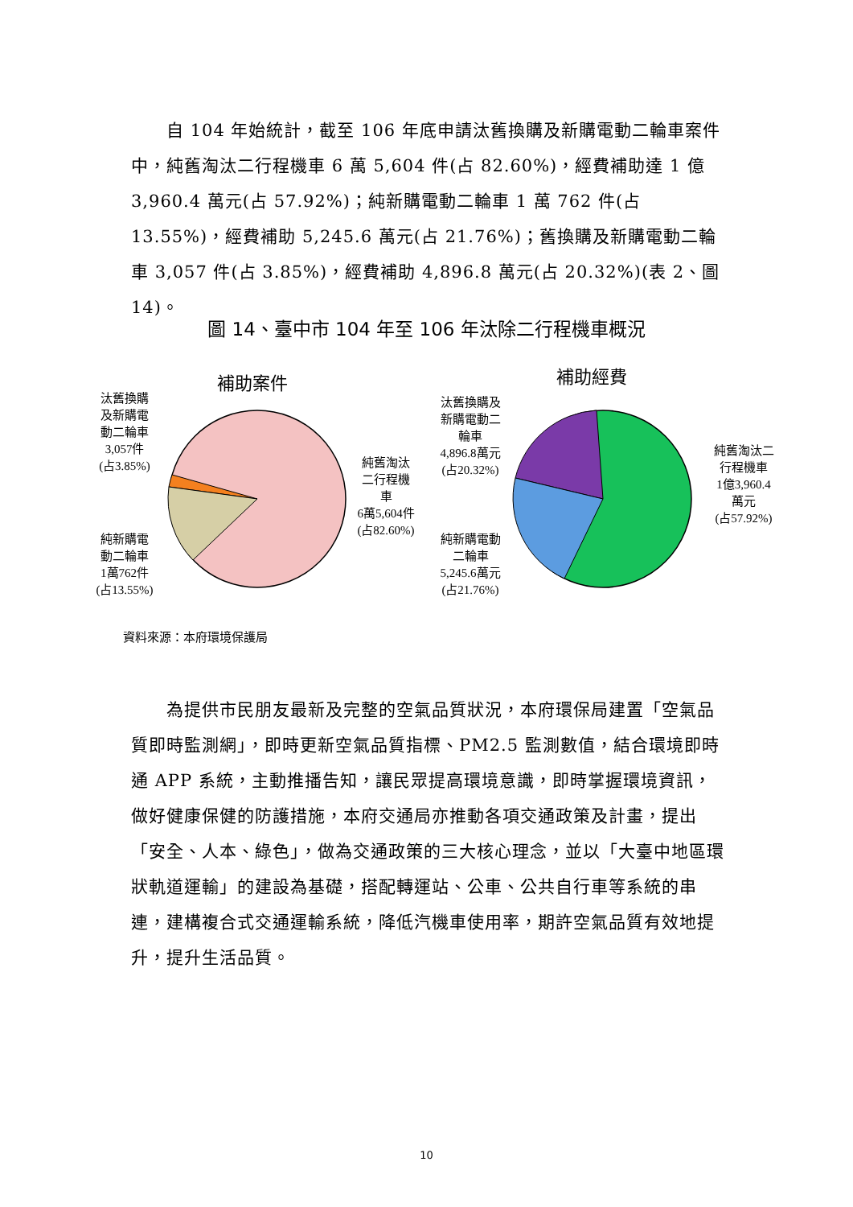自 104 年始統計，截至 106 年底申請汰舊換購及新購電動二輪車案件中，純舊淘汰二行程機車 6 萬 5,604 件(占 82.60%)，經費補助達 1 億 3,960.4 萬元(占 57.92%)；純新購電動二輪車 1 萬 762 件(占 13.55%)，經費補助 5,245.6 萬元(占 21.76%)；舊換購及新購電動二輪車 3,057 件(占 3.85%)，經費補助 4,896.8 萬元(占 20.32%)(表 2、圖 14)。
圖 14、臺中市 104 年至 106 年汰除二行程機車概況
補助案件 補助經費
汰舊換購
及新購電
動二輪車
3,057件
(占3.85%)
純舊淘汰
二行程機
車
6萬5,604件
(占82.60%)
純新購電
動二輪車
1萬762件
(占13.55%)
汰舊換購及
新購電動二
輪車
4,896.8萬元
(占20.32%)
純新購電動
二輪車
5,245.6萬元
(占21.76%)
純舊淘汰二
行程機車
1億3,960.4
萬元
(占57.92%)
資料來源：本府環境保護局
　　為提供市民朋友最新及完整的空氣品質狀況，本府環保局建置「空氣品質即時監測網」，即時更新空氣品質指標、PM2.5 監測數值，結合環境即時通 APP 系統，主動推播告知，讓民眾提高環境意識，即時掌握環境資訊，做好健康保健的防護措施，本府交通局亦推動各項交通政策及計畫，提出「安全、人本、綠色」，做為交通政策的三大核心理念，並以「大臺中地區環狀軌道運輸」的建設為基礎，搭配轉運站、公車、公共自行車等系統的串連，建構複合式交通運輸系統，降低汽機車使用率，期許空氣品質有效地提升，提升生活品質。
10